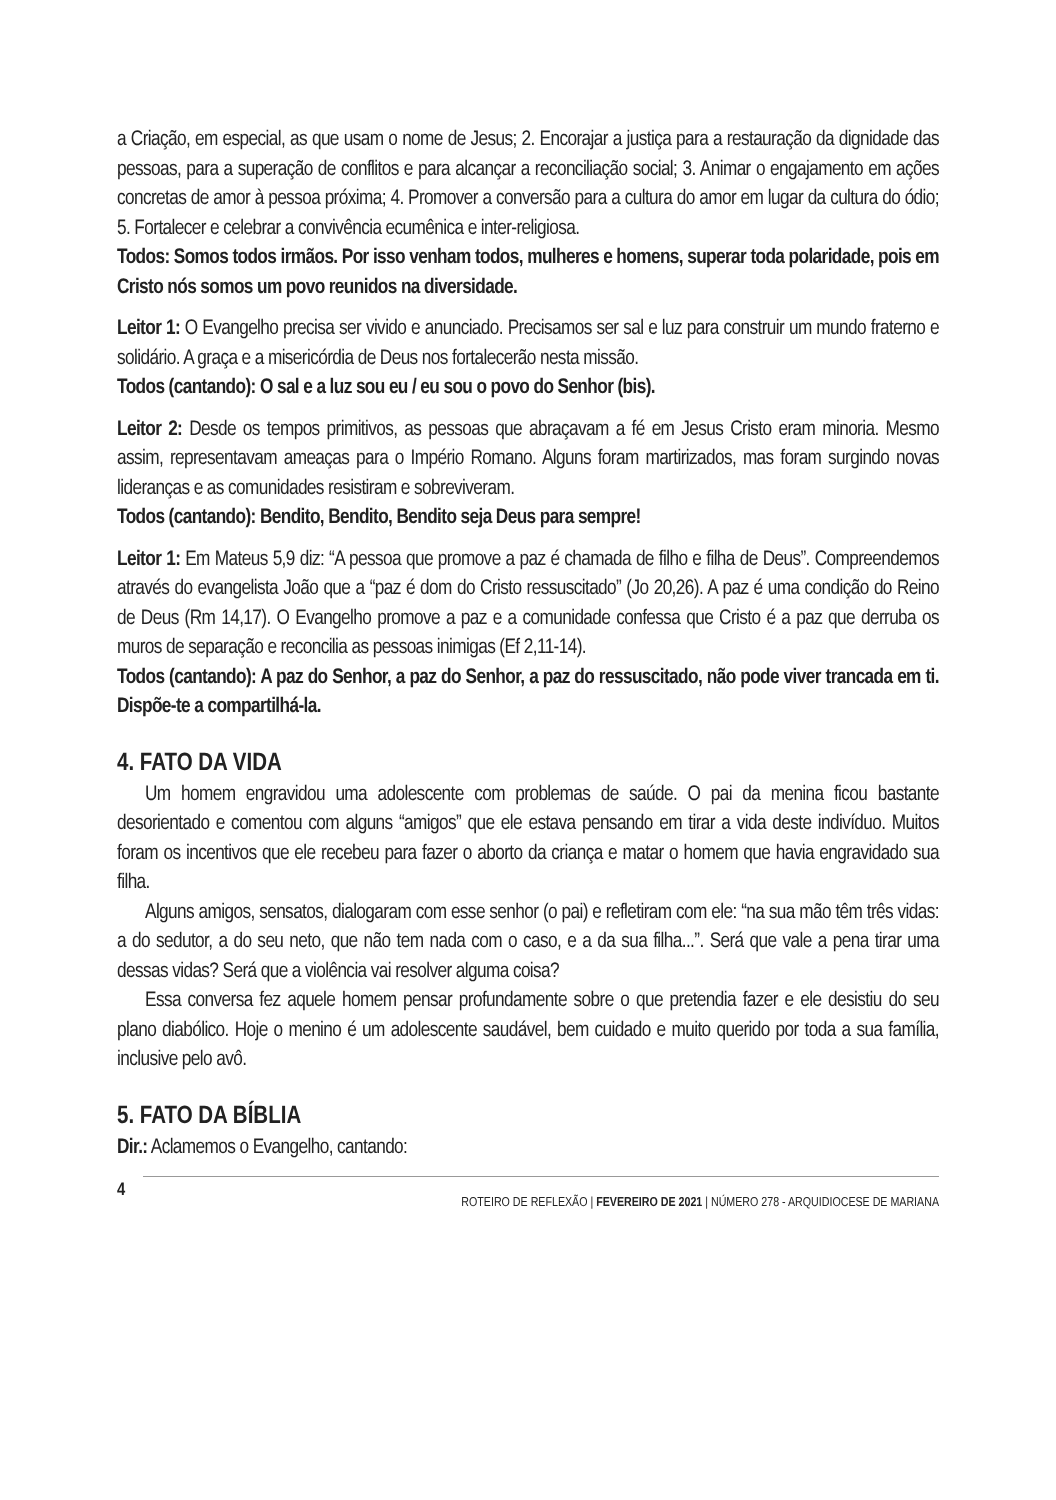a Criação, em especial, as que usam o nome de Jesus; 2. Encorajar a justiça para a restauração da dignidade das pessoas, para a superação de conflitos e para alcançar a reconciliação social; 3. Animar o engajamento em ações concretas de amor à pessoa próxima; 4. Promover a conversão para a cultura do amor em lugar da cultura do ódio; 5. Fortalecer e celebrar a convivência ecumênica e inter-religiosa.
Todos: Somos todos irmãos. Por isso venham todos, mulheres e homens, superar toda polaridade, pois em Cristo nós somos um povo reunidos na diversidade.
Leitor 1: O Evangelho precisa ser vivido e anunciado. Precisamos ser sal e luz para construir um mundo fraterno e solidário. A graça e a misericórdia de Deus nos fortalecerão nesta missão.
Todos (cantando): O sal e a luz sou eu / eu sou o povo do Senhor (bis).
Leitor 2: Desde os tempos primitivos, as pessoas que abraçavam a fé em Jesus Cristo eram minoria. Mesmo assim, representavam ameaças para o Império Romano. Alguns foram martirizados, mas foram surgindo novas lideranças e as comunidades resistiram e sobreviveram.
Todos (cantando): Bendito, Bendito, Bendito seja Deus para sempre!
Leitor 1: Em Mateus 5,9 diz: “A pessoa que promove a paz é chamada de filho e filha de Deus”. Compreendemos através do evangelista João que a “paz é dom do Cristo ressuscitado” (Jo 20,26). A paz é uma condição do Reino de Deus (Rm 14,17). O Evangelho promove a paz e a comunidade confessa que Cristo é a paz que derruba os muros de separação e reconcilia as pessoas inimigas (Ef 2,11-14).
Todos (cantando): A paz do Senhor, a paz do Senhor, a paz do ressuscitado, não pode viver trancada em ti. Dispõe-te a compartilhá-la.
4. FATO DA VIDA
Um homem engravidou uma adolescente com problemas de saúde. O pai da menina ficou bastante desorientado e comentou com alguns “amigos” que ele estava pensando em tirar a vida deste indivíduo. Muitos foram os incentivos que ele recebeu para fazer o aborto da criança e matar o homem que havia engravidado sua filha.
Alguns amigos, sensatos, dialogaram com esse senhor (o pai) e refletiram com ele: “na sua mão têm três vidas: a do sedutor, a do seu neto, que não tem nada com o caso, e a da sua filha...”. Será que vale a pena tirar uma dessas vidas? Será que a violência vai resolver alguma coisa?
Essa conversa fez aquele homem pensar profundamente sobre o que pretendia fazer e ele desistiu do seu plano diabólico. Hoje o menino é um adolescente saudável, bem cuidado e muito querido por toda a sua família, inclusive pelo avô.
5. FATO DA BÍBLIA
Dir.: Aclamemos o Evangelho, cantando:
4 ROTEIRO DE REFLEXÃO | FEVEREIRO DE 2021 | NÚMERO 278 - ARQUIDIOCESE DE MARIANA